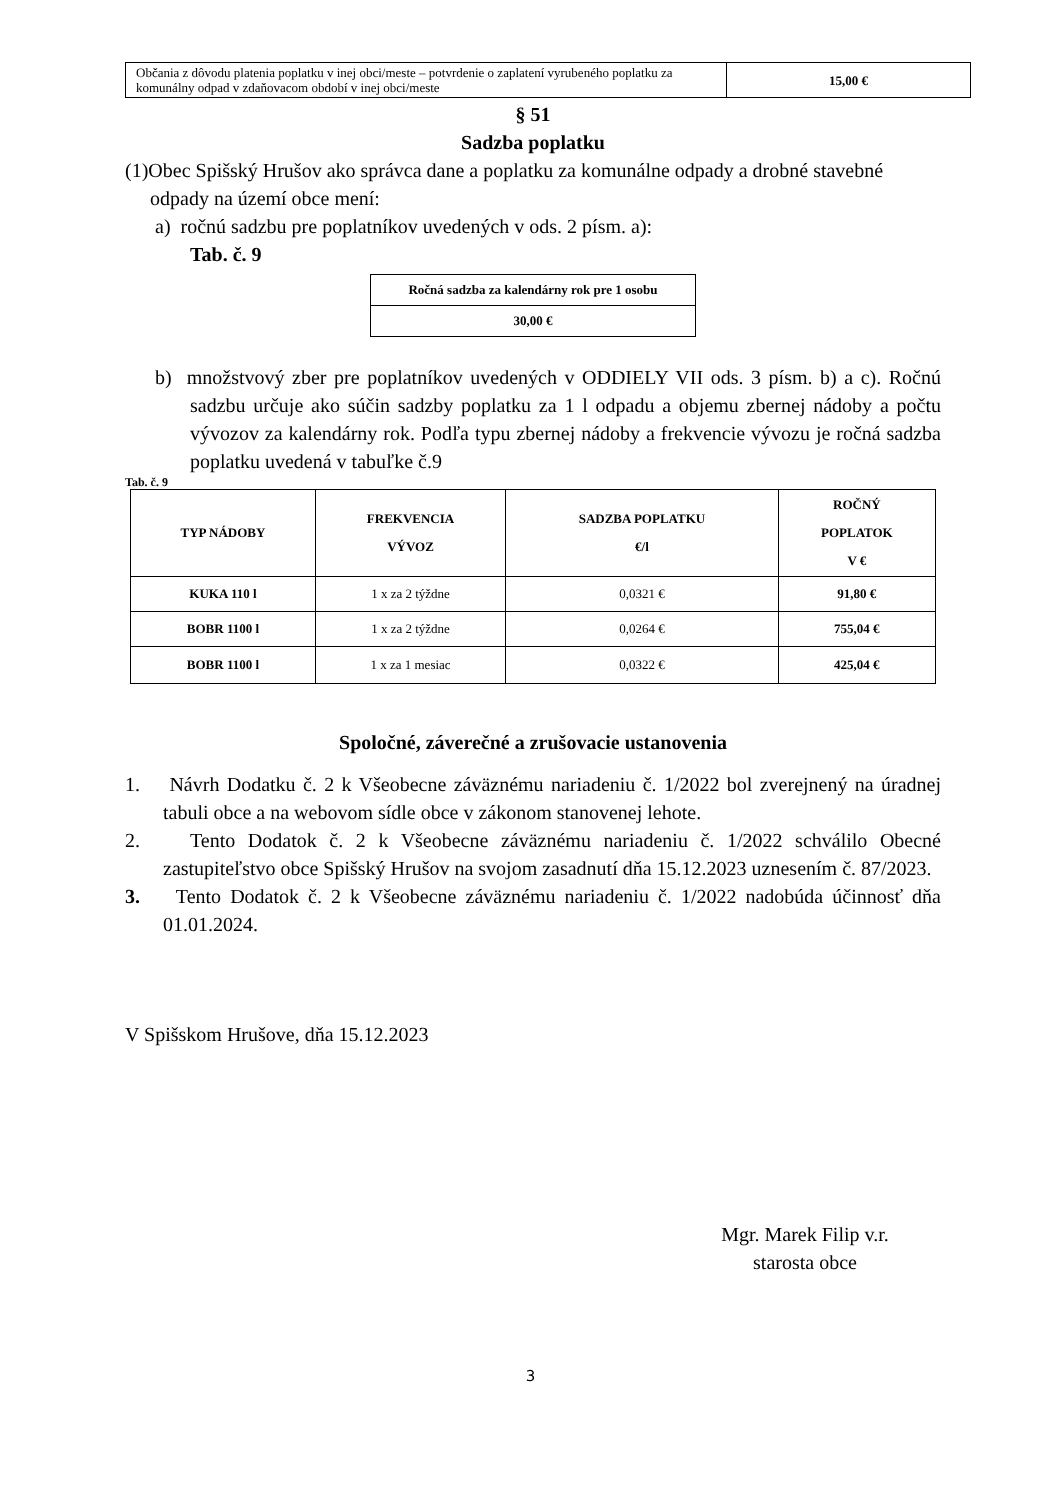| Občania z dôvodu platenia poplatku v inej obci/meste – potvrdenie o zaplatení vyrubeného poplatku za komunálny odpad v zdaňovacom období v inej obci/meste | 15,00 € |
§ 51
Sadzba poplatku
(1)Obec Spišský Hrušov ako správca dane a poplatku za komunálne odpady a drobné stavebné odpady na území obce mení:
a) ročnú sadzbu pre poplatníkov uvedených v ods. 2 písm. a):
Tab. č. 9
| Ročná sadzba za kalendárny rok pre 1 osobu |
| --- |
| 30,00 € |
b) množstvový zber pre poplatníkov uvedených v ODDIELY VII ods. 3 písm. b) a c). Ročnú sadzbu určuje ako súčin sadzby poplatku za 1 l odpadu a objemu zbernej nádoby a počtu vývozov za kalendárny rok. Podľa typu zbernej nádoby a frekvencie vývozu je ročná sadzba poplatku uvedená v tabuľke č.9
Tab. č. 9
| TYP NÁDOBY | FREKVENCIA VÝVOZ | SADZBA POPLATKU €/l | ROČNÝ POPLATOK V € |
| --- | --- | --- | --- |
| KUKA 110 l | 1 x za 2 týždne | 0,0321 € | 91,80 € |
| BOBR 1100 l | 1 x za 2 týždne | 0,0264 € | 755,04 € |
| BOBR 1100 l | 1 x za 1 mesiac | 0,0322 € | 425,04 € |
Spoločné, záverečné a zrušovacie ustanovenia
1. Návrh Dodatku č. 2 k Všeobecne záväznému nariadeniu č. 1/2022 bol zverejnený na úradnej tabuli obce a na webovom sídle obce v zákonom stanovenej lehote.
2. Tento Dodatok č. 2 k Všeobecne záväznému nariadeniu č. 1/2022 schválilo Obecné zastupiteľstvo obce Spišský Hrušov na svojom zasadnutí dňa 15.12.2023 uznesením č. 87/2023.
3. Tento Dodatok č. 2 k Všeobecne záväznému nariadeniu č. 1/2022 nadobúda účinnosť dňa 01.01.2024.
V Spišskom Hrušove, dňa 15.12.2023
Mgr. Marek Filip v.r.
starosta obce
3